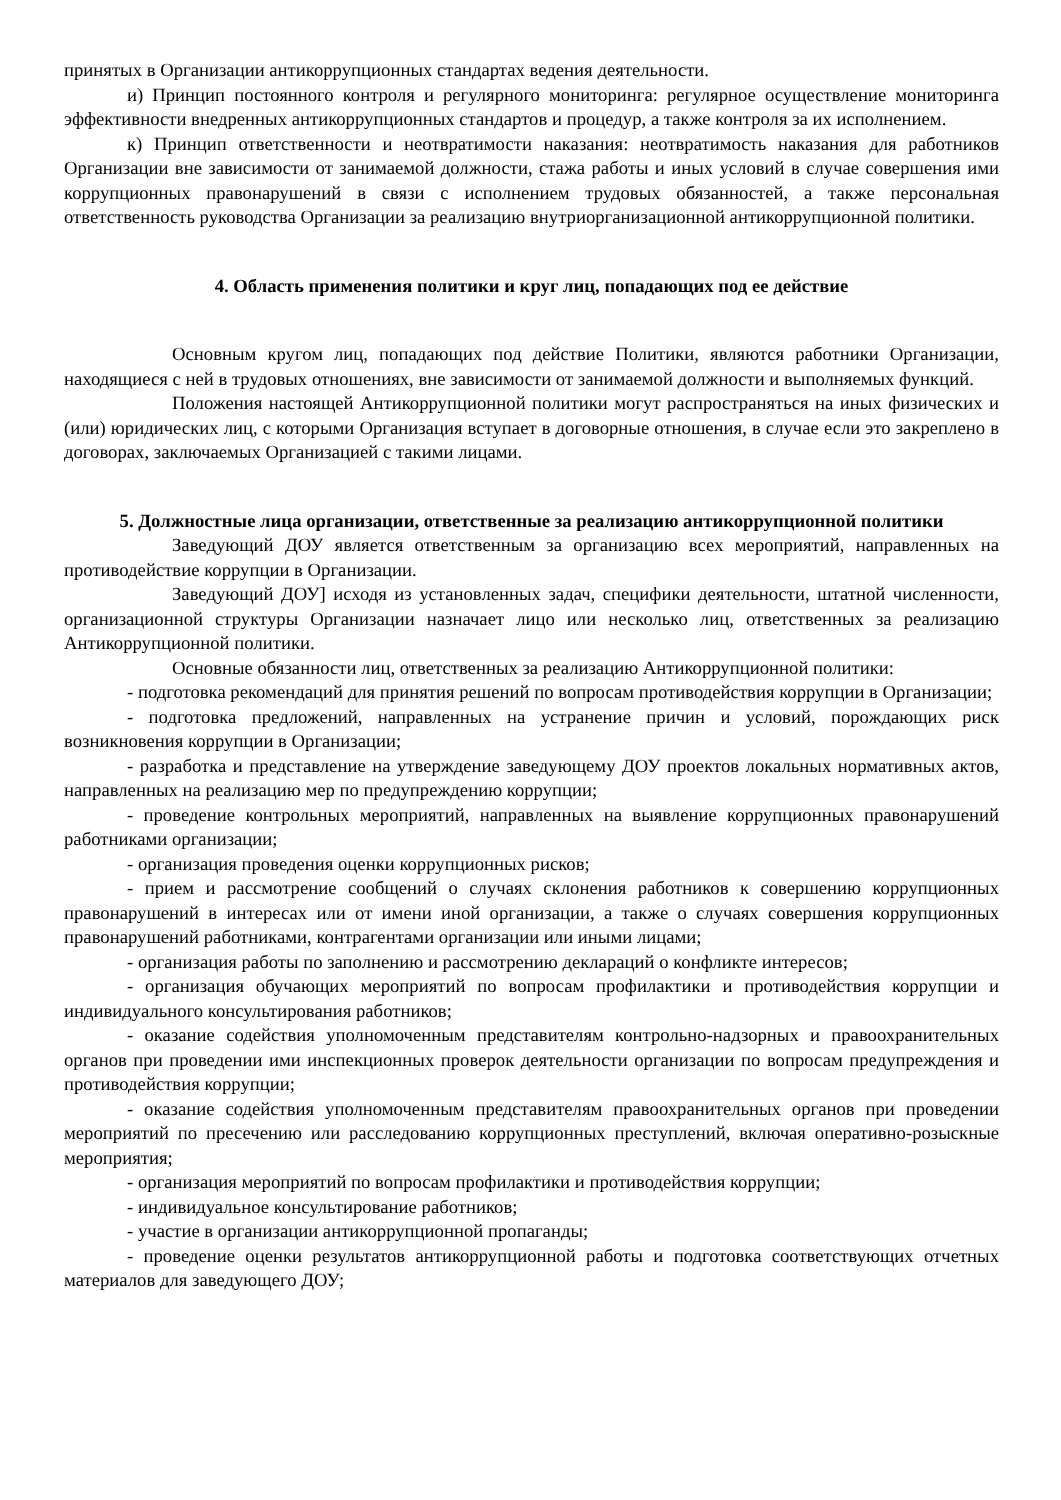принятых в Организации антикоррупционных стандартах ведения деятельности.
и) Принцип постоянного контроля и регулярного мониторинга: регулярное осуществление мониторинга эффективности внедренных антикоррупционных стандартов и процедур, а также контроля за их исполнением.
к) Принцип ответственности и неотвратимости наказания: неотвратимость наказания для работников Организации вне зависимости от занимаемой должности, стажа работы и иных условий в случае совершения ими коррупционных правонарушений в связи с исполнением трудовых обязанностей, а также персональная ответственность руководства Организации за реализацию внутриорганизационной антикоррупционной политики.
4. Область применения политики и круг лиц, попадающих под ее действие
Основным кругом лиц, попадающих под действие Политики, являются работники Организации, находящиеся с ней в трудовых отношениях, вне зависимости от занимаемой должности и выполняемых функций.
Положения настоящей Антикоррупционной политики могут распространяться на иных физических и (или) юридических лиц, с которыми Организация вступает в договорные отношения, в случае если это закреплено в договорах, заключаемых Организацией с такими лицами.
5. Должностные лица организации, ответственные за реализацию антикоррупционной политики
Заведующий ДОУ является ответственным за организацию всех мероприятий, направленных на противодействие коррупции в Организации.
Заведующий ДОУ] исходя из установленных задач, специфики деятельности, штатной численности, организационной структуры Организации назначает лицо или несколько лиц, ответственных за реализацию Антикоррупционной политики.
Основные обязанности лиц, ответственных за реализацию Антикоррупционной политики:
- подготовка рекомендаций для принятия решений по вопросам противодействия коррупции в Организации;
- подготовка предложений, направленных на устранение причин и условий, порождающих риск возникновения коррупции в Организации;
- разработка и представление на утверждение заведующему ДОУ проектов локальных нормативных актов, направленных на реализацию мер по предупреждению коррупции;
- проведение контрольных мероприятий, направленных на выявление коррупционных правонарушений работниками организации;
- организация проведения оценки коррупционных рисков;
- прием и рассмотрение сообщений о случаях склонения работников к совершению коррупционных правонарушений в интересах или от имени иной организации, а также о случаях совершения коррупционных правонарушений работниками, контрагентами организации или иными лицами;
- организация работы по заполнению и рассмотрению деклараций о конфликте интересов;
- организация обучающих мероприятий по вопросам профилактики и противодействия коррупции и индивидуального консультирования работников;
- оказание содействия уполномоченным представителям контрольно-надзорных и правоохранительных органов при проведении ими инспекционных проверок деятельности организации по вопросам предупреждения и противодействия коррупции;
- оказание содействия уполномоченным представителям правоохранительных органов при проведении мероприятий по пресечению или расследованию коррупционных преступлений, включая оперативно-розыскные мероприятия;
- организация мероприятий по вопросам профилактики и противодействия коррупции;
- индивидуальное консультирование работников;
- участие в организации антикоррупционной пропаганды;
- проведение оценки результатов антикоррупционной работы и подготовка соответствующих отчетных материалов для заведующего ДОУ;